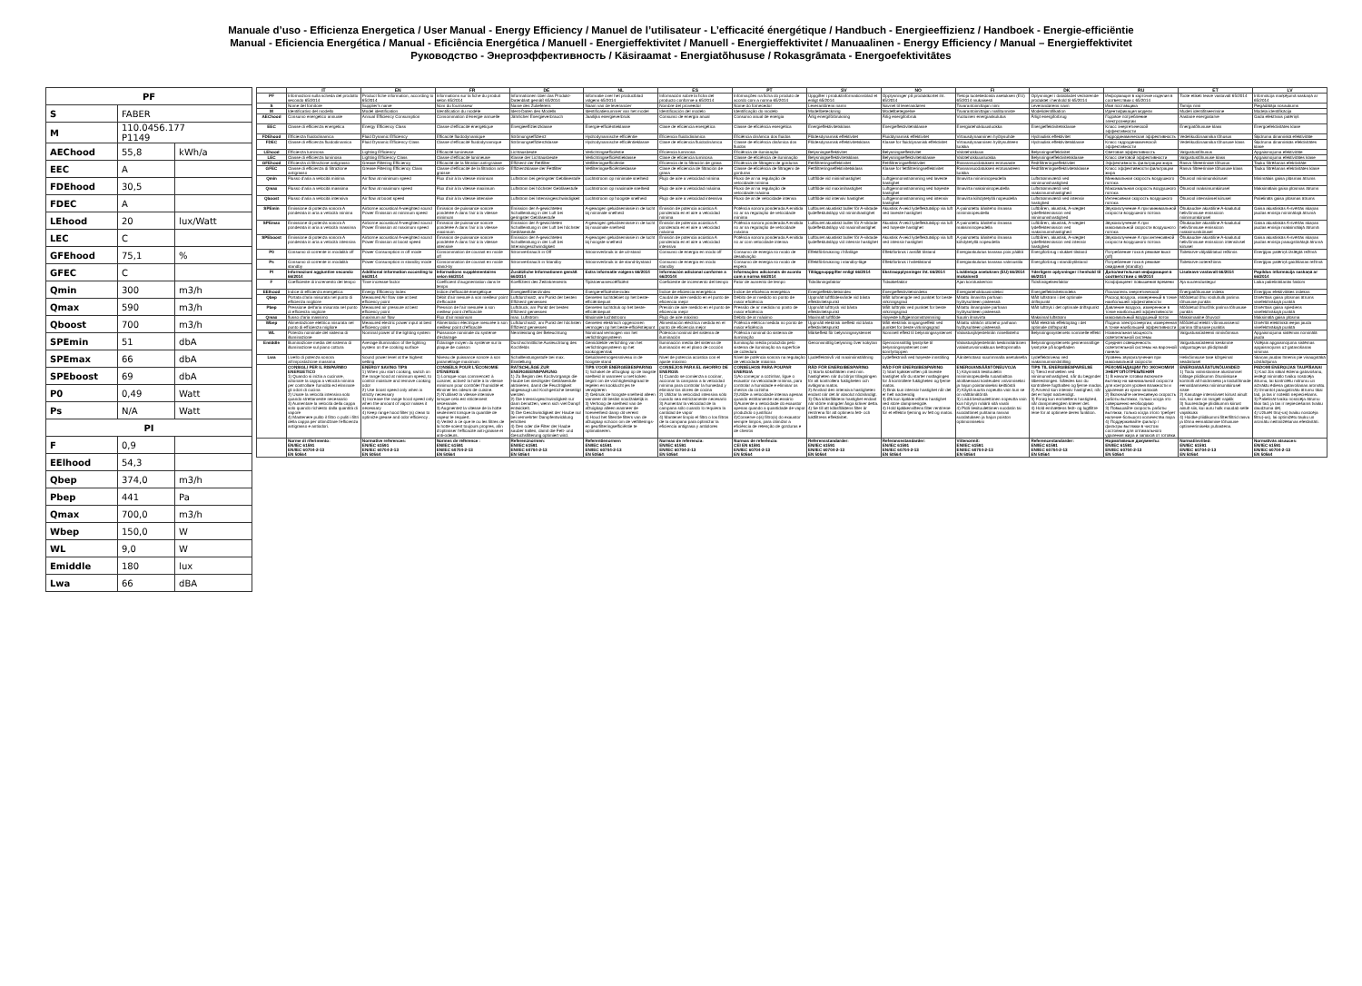Manuale d’uso - Efficienza Energetica / User Manual - Energy Efficiency / Manuel de l’utilisateur - L’efficacité énergétique / Handbuch - Energieeffizienz / Handboek - Energie-efficiëntie
Manual - Eficiencia Energética / Manual - Eficiência Energética / Manuell - Energieffektivitet / Manuell - Energieffektivitet / Manuaalinen - Energy Efficiency / Manual – Energieffektivitet
Руководство - Энергоэффективность / Käsiraamat - Energiatõhususe / Rokasgrāmata - Energoefektivitātes
| PF | | |
| S | FABER | |
| M | 110.0456.177 P1149 | |
| AEChood | 55,8 | kWh/a |
| EEC | A | |
| FDEhood | 30,5 | |
| FDEC | A | |
| LEhood | 20 | lux/Watt |
| LEC | C | |
| GFEhood | 75,1 | % |
| GFEC | C | |
| Qmin | 300 | m3/h |
| Qmax | 590 | m3/h |
| Qboost | 700 | m3/h |
| SPEmin | 51 | dbA |
| SPEmax | 66 | dbA |
| SPEboost | 69 | dbA |
| P0 | 0,49 | Watt |
| Ps | N/A | Watt |
| PI | | |
| F | 0,9 | |
| EElhood | 54,3 | |
| Qbep | 374,0 | m3/h |
| Pbep | 441 | Pa |
| Qmax | 700,0 | m3/h |
| Wbep | 150,0 | W |
| WL | 9,0 | W |
| Emiddle | 180 | lux |
| Lwa | 66 | dBA |
| | IT | EN | FR | DE | NL | ES | PT | SV | NO | FI | DK | RU | ET | LV |
| --- | --- | --- | --- | --- | --- | --- | --- | --- | --- | --- | --- | --- | --- | --- |
| PF | Informazioni sulla scheda del prodotto secondo 65/2014 | Product fiche information, according to 65/2014 | Informations sur la fiche du produit selon 65/2014 | Informationen über das Produkt-Datenblatt gemäß 65/2014 | Informatie over het productblad volgens 65/2014 | Información sobre la ficha del producto conforme a 65/2014 | Informações na ficha do produto de acordo com a norma 65/2014 | Uppgifter i produktinformationsblad et enligt 65/2014 | Opplysninger på produktkortet iht. 65/2014 | Tietoja tuotetiedoista asetuksen (EU) 65/2014 mukaisesti | Oplysninger i databladet vedrørende produktet i henhold til 65/2014 | Информация в карточке изделия в соответствии с 65/2014 | Toote etiketi teave vastavalt 65/2014 | Informācija marķējumā saskaņā ar 65/2014 |
| S | Nome del fornitore | Supplier's name | Nom du fournisseur | Name des Zulieferers | Naam van de leverancier | Nombre del proveedor | Nome do fornecedor | Leverantörens namn | Navnet til leverandøren | Tavarantoimittajan nimi | Leverandørens navn | Имя поставщика | Tarnija nimi | Piegādātāja nosaukums |
| M | Identificativo del modello | Model identification | Identification du modèle | Ident-Daten des Modells | Identificatienummer van het model | Identificación del modelo | Identificação do modelo | Modellbeteckning | Modellbetegnelse | Tavarantoimittajan mallitunniste | Modelidentifikation | Идентификация модели | Mudeli identifitseerimine | Modeļa identifikācija |
| AEChood | Consumo energetico annuale | Annual Efficiency Consumption | Consommation d'énergie annuelle | Jährlicher Energieverbrauch | Jaarlijks energieverbruik | Consumo de energía anual | Consumo anual de energia | Årlig energiförbrukning | Årlig energiforbruk | Vuotuinen energiankulutus | Årligt energiforbrug | Годовое потребление электроэнергии | Aastane energiatarve | Gada efektīvais patēriņš |
| EEC | Classe di efficienza energetica | Energy Efficiency Class | Classe d'efficacité énergétique | Energieeffizienzklasse | Energie-efficiëntieklasse | Clase de eficiencia energética | Classe de eficiência energética | Energieffektivitetsklass | Energieffektivitetsklasse | Energiatehokkuusluokka | Energieffektivitetsklasse | Класс энергетической эффективности | Energiatõhususe klass | Energoefektivitātes klase |
| FDEhood | Efficienza fluidodinamica | Fluid Dynamic Efficiency | Efficacité fluidodynamique | Strömungseffizienz | Hydrodynamische efficiëntie | Eficiencia fluidodinámica | Eficiência dinâmica dos fluidos | Flödesdynamisk effektivitet | Fluiddynamisk effektivitet | Virtausdynaaminen hyötysuhde | Hydraulisk effektivitet | Гидродинамическая эффективность | Vedelikudünaamika tõhusus | Šķidruma dinamiskā efektivitāte |
| FDEC | Classe di efficienza fluidodinamica | Fluid Dynamic Efficiency Class | Classe d'efficacité fluidodynamique | Strömungseffizienzklasse | Hydrodynamische efficiëntieklasse | Clase de eficiencia fluidodinámica | Classe de eficiência dinâmica dos fluidos | Flödesdynamisk effektivitetsklass | Klasse for fluiddynamisk effektivitet | Virtausdynaamisen hyötysuhteen luokka | Hydraulisk effektivitetsklasse | Класс гидродинамической эффективности | Vedelikudünaamika tõhususe klass | Šķidruma dinamiskās efektivitātes klase |
| LEhood | Efficienza luminosa | Lighting Efficiency | Efficacité lumineuse | Lichtausbeute | Verlichtingsefficiëntie | Eficiencia luminosa | Eficiência de iluminação | Belysningseffektivitet | Belysningseffektivitet | Valotehokkuus | Belysningseffektivitet | Световая эффективность | Valgustustõhusus | Apgaismojuma efektivitāte |
| LEC | Classe di efficienza luminosa | Lighting Efficiency Class | Classe d'efficacité lumineuse | Klasse der Lichtausbeute | Verlichtingsefficiëntieklasse | Clase de eficiencia luminosa | Classe de eficiência de iluminação | Belysningseffektivitetsklass | Belysningseffektivitetsklasse | Valotehokkuusluokka | Belysningseffektivitetsklasse | Класс световой эффективности | Valgustustõhususe klass | Apgaismojuma efektivitātes klase |
| GFEhood | Efficienza di filtrazione antigrasso | Grease Filtering Efficiency | Efficacité de la filtration anti-graisse | Effizienz der Fettfilter | Vetfilteringsefficiëntie | Eficiencia de la filtración de grasa | Eficiência de filtragem de gorduras | Fettfiltreringseffektivitet | Fettfiltreringseffektivitet | Rasvansuodatuksen erotusaste | Fedtfiltreringseffektivitet | Эффективность фильтрации жира | Rasva filtreerimise tõhusus | Tauku filtrēšanas efektivitāte |
| GFEC | Classe di efficienza di filtrazione antigrasso | Grease Filtering Efficiency Class | Classe d'efficacité de la filtration anti-graisse | Effizienzklasse der Fettfilter | Vetfilteringsefficiëntieklasse | Clase de eficiencia de filtración de grasa | Classe de eficiência de filtragem de gorduras | Fettfiltreringseffektivitetsklass | Klasse for fettfiltreringseffektivitet | Rasvansuodatuksen erotusasteen luokka | Fedtfiltreringseffektivitetsklasse | Класс эффективности фильтрации жира | Rasva filtreerimise tõhususe klass | Tauku filtrēšanas efektivitātes klase |
| Qmin | Flusso d'aria a velocità minima | Air flow at minimum speed | Flux d'air à la vitesse minimum | Luftstrom bei geringster Gebläsestufe | Luchtstroom op minimale snelheid | Flujo de aire a velocidad mínima | Fluxo de ar na regulação de velocidade mínima | Luftflöde vid minimihastighet | Luftgjennomstrømming ved laveste hastighet | Ilmavirta miniminopeudella | Luftstrømsværdi ved minimumshastighed | Минимальная скорость воздушного потока | Õhuvool miinimumkiirusel | Minimālais gaisa plūsmas ātrums |
| Qmax | Flusso d'aria a velocità massima | Air flow at maximum speed | Flux d'air à la vitesse maximum | Luftstrom bei höchster Gebläsestufe | Luchtstroom op maximale snelheid | Flujo de aire a velocidad máxima | Fluxo de ar na regulação de velocidade máxima | Luftflöde vid maximihastighet | Luftgjennomstrømming ved høyeste hastighet | Ilmavirta maksiminopeudella | Luftstrømsværdi ved maksimumshastighed | Максимальная скорость воздушного потока | Õhuvool maksimumkiirusel | Maksimālais gaisa plūsmas ātrums |
| Qboost | Flusso d'aria a velocità intensiva | Air flow at boost speed | Flux d'air à la vitesse intensive | Luftstrom bei Intensivgeschwindigkeit | Luchtstroom op hoogste snelheid | Flujo de aire a velocidad intensiva | Fluxo de ar de velocidade intensa | Luftflöde vid intensiv hastighet | Luftgjennomstrømming ved intensiv hastighet | Ilmavirta kiihdytetyllä nopeudella | Luftstrømsværdi ved intensiv hastighed | Интенсивная скорость воздушного потока | Õhuvool intensiivsel kiirusel | Palielināts gaisa plūsmas ātrums |
| SPEmin | Emissione di potenza sonora A ponderata in aria a velocità minima | Airborne acoustical A-weighted sound Power Emission at minimum speed | Émission de puissance sonore pondérée A dans l'air à la vitesse minimum | Emission der A-gewichteten Schallleistung in der Luft bei geringster Gebläsestufe | A-gewogen geluidsemissie in de lucht bij minimale snelheid | Emisión de potencia acústica A ponderada en el aire a velocidad mínima | Potência sonora ponderada A emitida no ar na regulação de velocidade mínima | Luftburet akustiskt buller för A-viktade ljudeffektutsläpp vid minimihastighet | Akustisk A-veid lydeffektutslipp via luft ved laveste hastighet | A-painotettu ääniteho ilmassa miniminopeudella | Luftbåren, akustisk, A-vægtet lydeffektemission ved minimumshastighed | Звукоизлучение А при минимальной скорости воздушного потока | Õhukaudne akustiline A-kaalutud helivõimsuse emissioon miinimumkiirusel | Gaisa akustiskās A-svērtās skaņas jaudas emisija minimālajā ātrumā |
| SPEmax | Emissione di potenza sonora A ponderata in aria a velocità massima | Airborne acoustical A-weighted sound Power Emission at maximum speed | Émission de puissance sonore pondérée A dans l'air à la vitesse maximum | Emission der A-gewichteten Schallleistung in der Luft bei höchster Gebläsestufe | A-gewogen geluidsemissie in de lucht bij maximale snelheid | Emisión de potencia acústica A ponderada en el aire a velocidad máxima | Potência sonora ponderada A emitida no ar na regulação de velocidade máxima | Luftburet akustiskt buller för A-viktade ljudeffektutsläpp vid maximihastighet | Akustisk A-veid lydeffektutslipp via luft ved høyeste hastighet | A-painotettu ääniteho ilmassa maksiminopeudella | Luftbåren, akustisk, A-vægtet lydeffektemission ved maksimumshastighed | Звукоизлучение А при максимальной скорости воздушного потока | Õhukaudne akustiline A-kaalutud helivõimsuse emissioon maksimumkiirusel | Gaisa akustiskās A-svērtās skaņas jaudas emisija maksimālajā ātrumā |
| SPEboost | Emissione di potenza sonora A ponderata in aria a velocità intensiva | Airborne acoustical A-weighted sound Power Emission at boost speed | Émission de puissance sonore pondérée A dans l'air à la vitesse intensive | Emission der A-gewichteten Schallleistung in der Luft bei Intensivgeschwindigkeit | A-gewogen geluidsemissie in de lucht bij hoogste snelheid | Emisión de potencia acústica A ponderada en el aire a velocidad intensiva | Potência sonora ponderada A emitida no ar com velocidade intensa | Luftburet akustiskt buller för A-viktade ljudeffektutsläpp vid intensiv hastighet | Akustisk A-veid lydeffektutslipp via luft ved intensiv hastighet | A-painotettu ääniteho ilmassa kiihdytetyllä nopeudella | Luftbåren, akustisk, A-vægtet lydeffektemission ved intensiv hastighed | Звукоизлучение А при интенсивной скорости воздушного потока | Õhukaudne akustiline A-kaalutud helivõimsuse emissioon intensiivsel kiirusel | Gaisa akustiskās A-svērtās skaņas jaudas emisija paaugstinātajā ātrumā |
| P0 | Consumo di corrente in modalità off | Power Consumption in off mode | Consommation de courant en mode off | Stromverbrauch in Off | Stroomverbruik in de uit-stand | Consumo de energía en modo off | Consumo de energia no modo de desativação | Effektförbrukning i frånläge | Effektforbruk i avslått tilstand | Energiankulutus tavassa pois päältä | Energiforbrug i slukket tilstand | Потребление тока в режиме выкл (off) | Toitetarve väljalülitatud režiimis | Enerģijas patēriņš izslēgtā režīmā |
| Ps | Consumo di corrente in modalità standby | Power Consumption in standby mode | Consommation de courant en mode stand-by | Stromverbrauch in Standby | Stroomverbruik in de stand-bystand | Consumo de energía en modo standby | Consumo de energia no modo de espera | Effektförbrukning i standby-läge | Effektforbruk i hviletilstand | Energiankulutus tavassa valmiustila | Energiforbrug i standbytilstand | Потребление тока в режиме ожидания (standby) | Toitetarve ooterežiimis | Enerģijas patēriņš gaidīšanas režīmā |
| PI | Informazioni aggiuntive secondo 66/2014 | Additional information according to 66/2014 | Informations supplémentaires selon 66/2014 | Zusätzliche Informationen gemäß 66/2014 | Extra informatie volgens 66/2014 | Información adicional conforme a 66/20144 | Informações adicionais de acordo com a norma 66/2014 | Tilläggsuppgifter enligt 66/2014 | Ekstraopplysninger iht. 66/2014 | Lisätietoja asetuksen (EU) 66/2014 mukaisesti | Yderligere oplysninger i henhold til 66/2014 | Дополнительная информация в соответствии с 66/2014 | Lisateave vastavalt 66/2014 | Papildus informācija saskaņā ar 66/2014 |
| F | Coefficiente di incremento del tempo | Time increase factor | Coefficient d'augmentation dans le temps | Koeffizient des Zeitinkrements | Tijdstoenamecoëfficiënt | Coeficiente de incremento del tiempo | Fator de aumento de tempo | Tidsökningsfaktor | Tidsøkefaktor | Ajan korotuskerroin | Tidsforøgelsesfaktor | Коэффициент повышения времени | Aja suurendustegur | Laika palielināšanās faktors |
| EElhood | Indice di efficienza energetica | Energy Efficiency Index | Indice d'efficacité énergétique | Energieeffizienzindex | Energie-efficiëntie-index | Índice de eficiencia energética | Índice de eficiência energética | Energieffektivitetsindex | Energieffektivitetsindeks | Energiatehokkuusindeksi | Energieffektivitetsindeks | Показатель энергетической | Energiatõhususe indeks | Enerģijas efektivitātes indekss |
| Qbep | Portata d'aria misurata nel punto di efficienza migliore | Measured Air flow rate at best efficiency point | Débit d'air mesuré à son meilleur point d'efficacité | Luftdurchsatz, am Punkt der besten Effizienz gemessen | Gemeten luchtdebiet op het beste-efficiëntiepunt | Caudal de aire medido en el punto de eficiencia mejor | Débito de ar medido no ponto de maior eficiência | Uppmätt luftflödesvärde vid bästa effektivitetspunkt | Målt luftmengde ved punktet for beste virkningsgrad | Mitattu ilmavirta parhaan hyötysuhteen pisteessä | Målt luftstrøm i det optimale driftspunkt | Расход воздуха, измеренный в точке наибольшей эффективности | Mõõdetud õhu vooluhulk parima tõhususe punktis | Izmērītais gaisa plūsmas ātrums visefektīvākajā punktā |
| Pbep | Pressione dell'aria misurata nel punto di efficienza migliore | Measured air pressure at best efficiency point | Pression de l'air mesurée à son meilleur point d'efficacité | Luftdruck, am Punkt der besten Effizienz gemessen | Gemeten luchtdruk op het beste-efficiëntiepunt | Presión de aire medido en el punto de eficiencia mejor | Pressão de ar medida no ponto de maior eficiência | Uppmätt lufttryck vid bästa effektivitetspunkt | Målt lufttrykk ved punktet for beste virkningsgrad | Mitattu ilmanpaine parhaan hyötysuhteen pisteessä | Målt lufttryk i det optimale driftspunkt | Давление воздуха, измеренное в точке наибольшей эффективности | Mõõdetud õhurõhk parima tõhususe punktis | Izmērītais gaisa spiediens visefektīvākajā punktā |
| Qmax | flusso d'aria massimo | maximum air flow | Flux d'air maximum | max. Luftstrom | Maximale luchtstroom | Flujo de aire máximo | Débito de ar máximo | Maximalt luftflöde | Høyeste luftgjennomstrømming | Suurin ilmavirta | Maksimal luftstrøm | максимальный воздушный поток | Maksimaalne õhuvool | Maksimālā gaisa plūsma |
| Wbep | Alimentazione elettrica misurata nel punto di efficienza migliore | Measured electric power input at best efficiency point | Alimentation électrique mesurée à son meilleur point d'efficacité | Luftdurchsatz, am Punkt der höchsten Effizienz gemessen | Gemeten elektrisch opgenomen vermogen op het beste-efficiëntiepunt | Alimentación eléctrica medida en el punto de eficiencia mejor | Potência elétrica medida no ponto de maior eficiência | Uppmätt elektrisk ineffekt vid bästa effektivitetspunkt | Målt elektrisk inngangseffekt ved punktet for beste virkningsgrad | Mitattu sähkön ottoteho parhaan hyötysuhteen pisteessä | Målt elektrisk effektoptag i det optimale driftspunkt | Подача электроэнергии, измеренная в точке наибольшей эффективности | Mõõdetud elektri võimsussisend parima tõhususe punktis | Izmērītā elektriskā ieejas jauda visefektīvākajā punktā |
| WL | Potenza nominale del sistema di illuminazione | Nominal power of the lighting system | Puissance nominale du système d'éclairage | Nennleistung der Beleuchtung | Nominaal vermogen van het verlichtingssysteem | Potencia nominal del sistema de iluminación | Potência nominal do sistema de iluminação | Märkeffekt för belysningssystemet | Nominell effekt til belysningssystemet | Valaistusjärjestelmän nimellisteho | Belysningssystemets nominelle effekt | Номинальная мощность осветительной системы | Valgustussüsteemi nimivõimsus | Apgaismojuma sistēmas nominālā jauda |
| Emiddle | Illuminazione media del sistema di illuminazione sul piano cottura | Average illumination of the lighting system on the cooking surface | Éclairage moyen du système sur la plaque de cuisson | Durchschnittliche Ausleuchtung des Kochfelds | Gemiddelde verlichting van het verlichtingssysteem op het kookoppervlak | Iluminación media del sistema de iluminación en el plano de cocción | Iluminação média produzida pelo sistema de iluminação na superfície de cozedura | Genomsnittlig belysning över kokytan | Gjennomsnittlig lysstyrke til belysningssystemet over komfyrtoppen | Valaistusjärjestelmän keskimääräinen valaistusvoimakkuus keittopinnalla | Belysningssystemets gennemsnitlige lysstyrke på kogefladen | Средняя освещенность осветительной системы на варочной панели | Valgustussüsteemi keskmine valgustugevus pliidiplaadil | Vidējais apgaismojuma sistēmas apgaismojums uz gatavošanas virsmas |
| Lwa | Livello di potenza sonora all'impostazione massima | Sound power level at the highest setting | Niveau de puissance sonore à son paramétrage maximum | Schallleistungsstufe bei max. Einstellung | Geluidsvermogensniveau in de hoogste stand | Nivel de potencia acústica con el ajuste máximo | Nível de potência sonora na regulação de velocidade máxima | Ljudeffektnivå vid maximiinställning | Lydeffektnivå ved høyeste innstilling | Äänitehotaso suurimmalla asetuksella | Lydeffektniveau ved maksimumsindstilling | Уровень звукоизлучения при максимальной скорости | Helivõimsuse tase kõrgeimal seadistusel | Skaņas jaudas līmenis pie visaugstākā uzstādījuma |
| | CONSIGLI PER IL RISPARMIO ENERGETICO 1) Quando si inizia a cucinare, azionare la cappa a velocità minima per controllare l'umidità ed eliminare gli odori di cucina 2) Usare la velocità intensiva solo quando strettamente necessario 3) Aumentare la velocità della cappa solo quando richiesto dalla quantità di vapore 4) Mantenere pulito il filtro o puliti i filtri della cappa per ottimizzare l'efficienza antigrasso e antiodori. | ENERGY SAVING TIPS 1) When you start cooking, switch on the range hood at minimum speed, to control moisture and remove cooking odor 2) Use boost speed only when is strictly necessary 3) Increase the range hood speed only when the amount of vapor makes it necessary 4) Keep range hood filter (s) clean to optimize grease and odor efficiency . | CONSEILS POUR L'ÉCONOMIE D'ÉNERGIE 1) Lorsque vous commencez à cuisiner, activez la hotte à la vitesse minimum pour contrôler l'humidité et éliminer les odeurs de cuisine. 2) N'utilisez la vitesse intensive lorsque cela est strictement nécessaire. 3) Augmentez la vitesse de la hotte seulement lorsque la quantité de vapeur le requiert. 4) Veillez à ce que le ou les filtres de la hotte soient toujours propres, afin d'optimiser l'efficacité anti-graisse et anti-odeurs. | RATSCHLÄGE ZUR ENERGIEEINSPARUNG 1) Zu Beginn des Kochvorgangs die Haube bei niedrigster Gebläsestufe aktivieren, damit die Feuchtigkeit abgesaugt und Kochgerüche beseitigt werden 2) Die Intensivgeschwindigkeit nur dann benutzen, wenn sich viel Dampf entwickelt. 3) Die Geschwindigkeit der Haube nur bei vermehrter Dampfentwicklung erhöhen 4) Den oder die Filter der Haube sauber halten, damit die Fett- und Geruchsfilterung optimiert wird. | TIPS VOOR ENERGIEBESPARING 1) Schakel de afzuigkap op de laagste snelheid in wanneer u met koken begint om de vochtigheidsgraad te regelen en kooklucht jes te verwijderen 2) Gebruik de hoogste snelheid alleen wanneer dit beslist noodzakelijk is 3) Verhoog de snelheid van de afzuigkap alleen wanneer de hoeveelheid damp dit vereist 4) Houd het filter/de filters van de afzuigkap schoon om de vetfilterings- en geurfilteringsefficiëntie te optimaliseren. | CONSEJOS PARA EL AHORRO DE ENERGÍA 1) Cuando se comienza a cocinar, accionar la campana a la velocidad mínima para controlar la humedad y eliminar los olores de cocina 2) Utilizar la velocidad intensiva sólo cuando sea estrictamente necesario 3) Aumentar la velocidad de la campana sólo cuando lo requiera la cantidad de vapor 4) Mantener limpio el filtro o los filtros de la campana para optimizar la eficiencia antigrasa y antiolores | CONSELHOS PARA POUPAR ENERGIA 1)Ao começar a cozinhar, ligue o exaustor na velocidade mínima, para controlar a humidade e eliminar os cheiros da cozinha 2)Utilize a velocidade intensa apenas quando estritamente necessário 3)Aumente a velocidade do exaustor apenas quando a quantidade de vapor produzido o justificar 4)Conserve o(s) filtro(s) do exaustor sempre limpos, para otimizar a eficiência de retenção de gorduras e de cheiros | RÅD FÖR ENERGIBESPARING 1) Starta köksfläkten med min. hastigheten när du börjar tillagningen för att kontrollera fuktigheten och avlägsna matos. 2) Använd den intensiva hastigheten endast när det är absolut nödvändigt. 3) Öka köksfläktens hastighet endast när större mängder ånga kräver detta. 4) Se till att köksfläktens filter är rent/rena för att optimera fett- och luktfiltrens effektivitet. | RÅD FOR ENERGIBESPARING 1) Start kjøkkenviften på laveste hastighet når du starter matlagingen for å kontrollere fuktigheten og fjerne matos. 2) Bruk kun intensiv hastighet når det er helt nødvendig 3) Øk kun kjøkkenviftens hastighet ved store dampmengde. 4) Hold kjøkkenviftens filter rent/rene for et effektiv fjerning av fett og matos. | ENERGIANSÄÄSTÖNEUVOJA 1) Käynnistä liesituuletin miniminopeudella ruoanlaittoa aloittaessasi kosteuden valvomiseksi ja hajun poistamiseksi keittiöstä 2) Käytä suurta nopeutta vain kun se on välttämätöntä 3) Lisää liesituulettimen nopeutta vain kun höyryn määrä sitä vaatii 4) Pidä liesituulettimen suodatin tai suodattimet puhtaina rasvan suodatuksen ja hajun poiston optimoimiseksi | TIPS TIL ENERGIBESPARELSE 1) Tænd emhætten ved minimumshastighed, når du begynder tilberedningen. Således kan du kontrollere fugthalten og fjerne mados. 2) Anvend kun intensiv hastighed, når det er højst nødvendigt. 3) Forøg kun emhættens hastighed, når dampmængden kræver det. 4) Hold emhættens fedt- og lugtfiltre rene for at optimere deres funktion. | РЕКОМЕНДАЦИИ ПО ЭКОНОМИИ ЭНЕРГОПОТРЕБЛЕНИЯ 1) В начале готовки включите вытяжку на минимальной скорости для контроля уровня влажности и удаления из кухни запахов 2) Включайте интенсивную скорость работы вытяжки, только когда это совершенно необходимо 3) Повышайте скорость работы вытяжки, только когда этого требует наличие большого количества пара 4) Поддерживайте фильтр / фильтры вытяжки в чистом состоянии для оптимального удаления жира и запахов от готовки. | ENERGIASÄÄSTUNÕUANDED 1) Toidu valmistamise alustamisel lülitage pliidikumm õhuniiskuse kontrolli all hoidmiseks ja toidulõhnade eemaldamiseks miinimumkiirusel sisse 2) Kasutage intensiivset kiirust ainult siis, kui see on rangelt vajalik 3) Suurendage pliidikummi kiirust ainult siis, kui auru hulk muudab selle vajalikuks 4) Hoidke pliidikummi filter/filtrid rasva ja lõhna eemaldamise tõhususe optimeerimiseks puhastena. | PADOMI ENERĢIJAS TAUPĪŠANAI 1) Kad Jūs sākat ēdiena gatavošanu, ieslēgt minimālo tvaiku nosūcēja ātrumu, lai kontrolētu mitrumu un aizvāktu ēdiena gatavošanas aromātu. 2) Izmantot paaugstinātu ātrumu tikai tad, ja tas ir noteikti nepieciešams. 3) Palielināt tvaiku nosūcēja ātrumu tikai tad, ja tas ir nepieciešams tvaiku daudzuma dēļ. 4) Uzturēt tīru(-us) tvaiku nosūcēja filtru(-us), lai optimizētu tauku un aromātu neitralizēšanas efektivitāti. |
| | Norme di riferimento: EN/IEC 61591 EN/IEC 60704-2-13 EN 50564 | Normative references: EN/IEC 61591 EN/IEC 60704-2-13 EN 50564 | Normes de référence : EN/IEC 61591 EN/IEC 60704-2-13 EN 50564 | Referenznormen: EN/IEC 61591 EN/IEC 60704-2-13 EN 50564 | Referentienormen EN/IEC 61591 EN/IEC 60704-2-13 EN 50564 | Normas de referencia: EN/IEC 61591 EN/IEC 60704-2-13 EN 50564 | Normas de referência: CEI EN 61591 EN/IEC 60704-2-13 EN 50564 | Referensstandarder: EN/IEC 61591 EN/IEC 60704-2-13 EN 50564 | Referansestandarder: EN/IEC 61591 EN/IEC 60704-2-13 EN 50564 | Viitenormit: EN/IEC 61591 EN/IEC 60704-2-13 EN 50564 | Referencestandarder: EN/IEC 61591 EN/IEC 60704-2-13 EN 50564 | Нормативные документы: EN/IEC 61591 EN/IEC 60704-2-13 EN 50564 | Normatiivviited: EN/IEC 61591 EN/IEC 60704-2-13 EN 50564 | Normatīvās atsauces: EN/IEC 61591 EN/IEC 60704-2-13 EN 50564 |